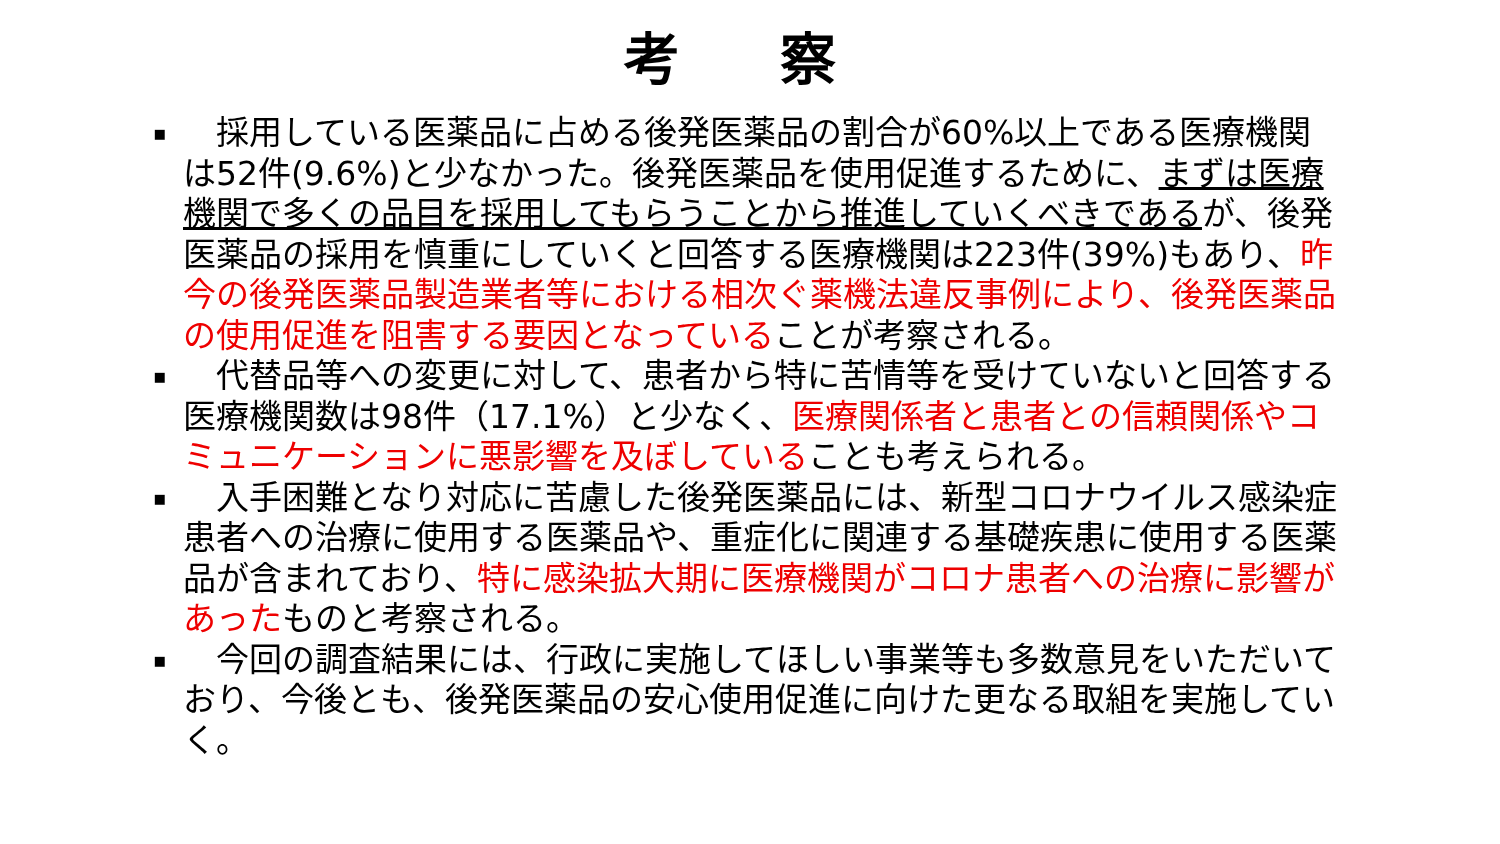考 察
▪
　採用している医薬品に占める後発医薬品の割合が60%以上である医療機関は52件(9.6%)と少なかった。後発医薬品を使用促進するために、まずは医療機関で多くの品目を採用してもらうことから推進していくべきであるが、後発医薬品の採用を慎重にしていくと回答する医療機関は223件(39%)もあり、昨今の後発医薬品製造業者等における相次ぐ薬機法違反事例により、後発医薬品の使用促進を阻害する要因となっていることが考察される。
▪
　代替品等への変更に対して、患者から特に苦情等を受けていないと回答する医療機関数は98件（17.1%）と少なく、医療関係者と患者との信頼関係やコミュニケーションに悪影響を及ぼしていることも考えられる。
▪
　入手困難となり対応に苦慮した後発医薬品には、新型コロナウイルス感染症患者への治療に使用する医薬品や、重症化に関連する基礎疾患に使用する医薬品が含まれており、特に感染拡大期に医療機関がコロナ患者への治療に影響があったものと考察される。
▪
　今回の調査結果には、行政に実施してほしい事業等も多数意見をいただいており、今後とも、後発医薬品の安心使用促進に向けた更なる取組を実施していく。